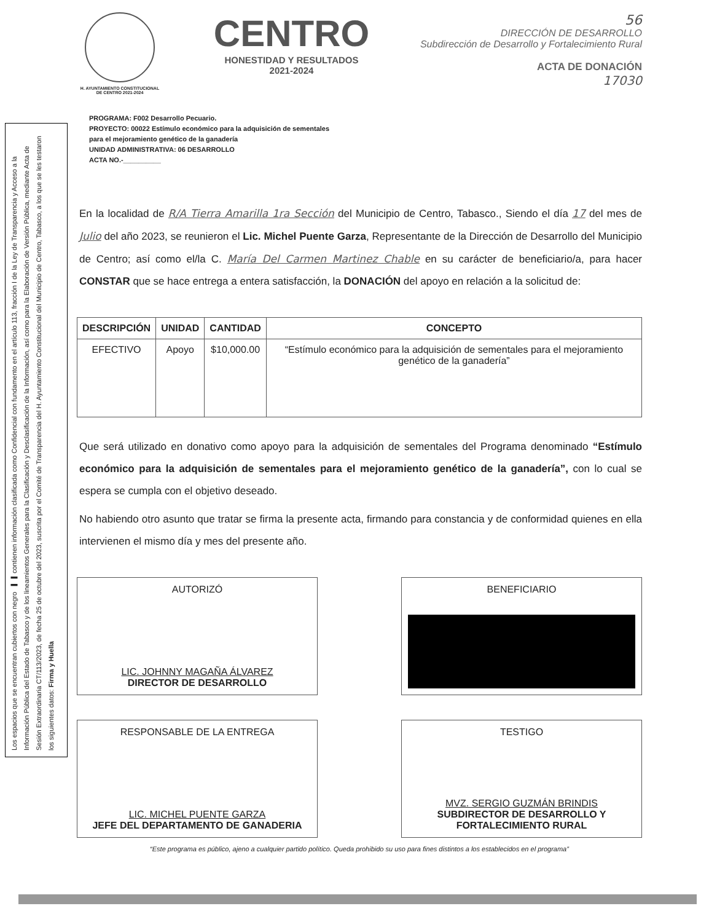Los espacios que se encuentran cubiertos con negro ▬▬ contienen información clasificada como Confidencial con fundamento en el artículo 113, fracción I de la Ley de Transparencia y Acceso a la Información Pública del Estado de Tabasco y de los lineamientos Generales para la Clasificación y Desclasificación de la Información, así como para la Elaboración de Versión Pública, mediante Acta de Sesión Extraordinaria CT/113/2023, de fecha 25 de octubre del 2023, suscrita por el Comité de Transparencia del H. Ayuntamiento Constitucional del Municipio de Centro, Tabasco, a los que se les testaron los siguientes datos: Firma y Huella
H. AYUNTAMIENTO CONSTITUCIONAL
DE CENTRO 2021-2024
CENTRO
HONESTIDAD Y RESULTADOS
2021-2024
56
DIRECCIÓN DE DESARROLLO
Subdirección de Desarrollo y Fortalecimiento Rural
ACTA DE DONACIÓN
17030
PROGRAMA: F002 Desarrollo Pecuario.
PROYECTO: 00022 Estímulo económico para la adquisición de sementales para el mejoramiento genético de la ganadería
UNIDAD ADMINISTRATIVA: 06 DESARROLLO
ACTA NO.-__________
En la localidad de R/A Tierra Amarilla 1ra Sección del Municipio de Centro, Tabasco., Siendo el día 17 del mes de Julio del año 2023, se reunieron el Lic. Michel Puente Garza, Representante de la Dirección de Desarrollo del Municipio de Centro; así como el/la C. María Del Carmen Martinez Chable en su carácter de beneficiario/a, para hacer CONSTAR que se hace entrega a entera satisfacción, la DONACIÓN del apoyo en relación a la solicitud de:
| DESCRIPCIÓN | UNIDAD | CANTIDAD | CONCEPTO |
| --- | --- | --- | --- |
| EFECTIVO | Apoyo | $10,000.00 | “Estímulo económico para la adquisición de sementales para el mejoramiento genético de la ganadería” |
Que será utilizado en donativo como apoyo para la adquisición de sementales del Programa denominado “Estímulo económico para la adquisición de sementales para el mejoramiento genético de la ganadería”, con lo cual se espera se cumpla con el objetivo deseado.
No habiendo otro asunto que tratar se firma la presente acta, firmando para constancia y de conformidad quienes en ella intervienen el mismo día y mes del presente año.
AUTORIZÓ
LIC. JOHNNY MAGAÑA ÁLVAREZ
DIRECTOR DE DESARROLLO
BENEFICIARIO
RESPONSABLE DE LA ENTREGA
LIC. MICHEL PUENTE GARZA
JEFE DEL DEPARTAMENTO DE GANADERIA
TESTIGO
MVZ. SERGIO GUZMÁN BRINDIS
SUBDIRECTOR DE DESARROLLO Y FORTALECIMIENTO RURAL
“Este programa es público, ajeno a cualquier partido político. Queda prohibido su uso para fines distintos a los establecidos en el programa”